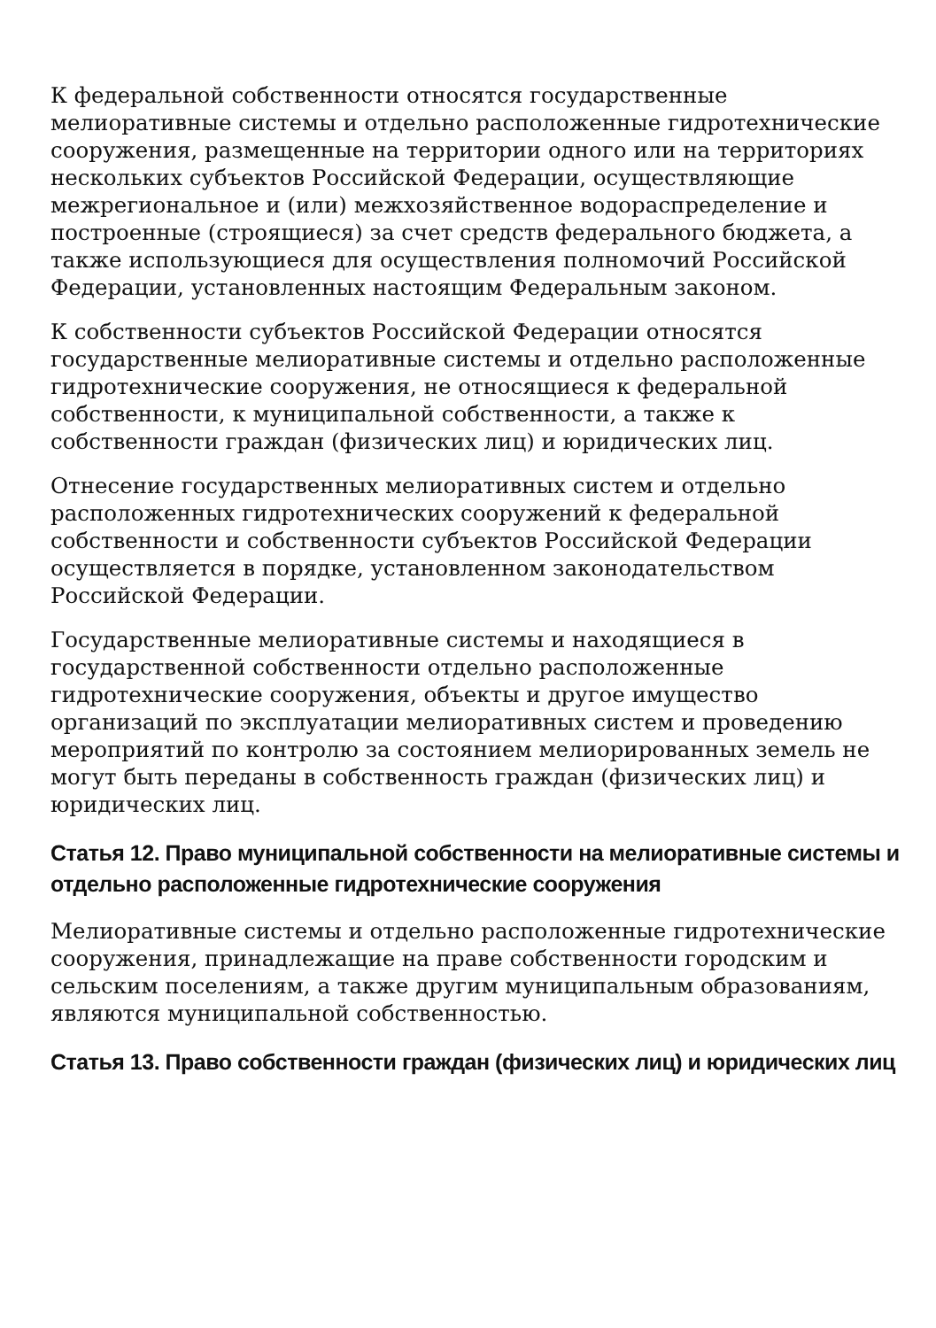К федеральной собственности относятся государственные мелиоративные системы и отдельно расположенные гидротехнические сооружения, размещенные на территории одного или на территориях нескольких субъектов Российской Федерации, осуществляющие межрегиональное и (или) межхозяйственное водораспределение и построенные (строящиеся) за счет средств федерального бюджета, а также использующиеся для осуществления полномочий Российской Федерации, установленных настоящим Федеральным законом.
К собственности субъектов Российской Федерации относятся государственные мелиоративные системы и отдельно расположенные гидротехнические сооружения, не относящиеся к федеральной собственности, к муниципальной собственности, а также к собственности граждан (физических лиц) и юридических лиц.
Отнесение государственных мелиоративных систем и отдельно расположенных гидротехнических сооружений к федеральной собственности и собственности субъектов Российской Федерации осуществляется в порядке, установленном законодательством Российской Федерации.
Государственные мелиоративные системы и находящиеся в государственной собственности отдельно расположенные гидротехнические сооружения, объекты и другое имущество организаций по эксплуатации мелиоративных систем и проведению мероприятий по контролю за состоянием мелиорированных земель не могут быть переданы в собственность граждан (физических лиц) и юридических лиц.
Статья 12. Право муниципальной собственности на мелиоративные системы и отдельно расположенные гидротехнические сооружения
Мелиоративные системы и отдельно расположенные гидротехнические сооружения, принадлежащие на праве собственности городским и сельским поселениям, а также другим муниципальным образованиям, являются муниципальной собственностью.
Статья 13. Право собственности граждан (физических лиц) и юридических лиц